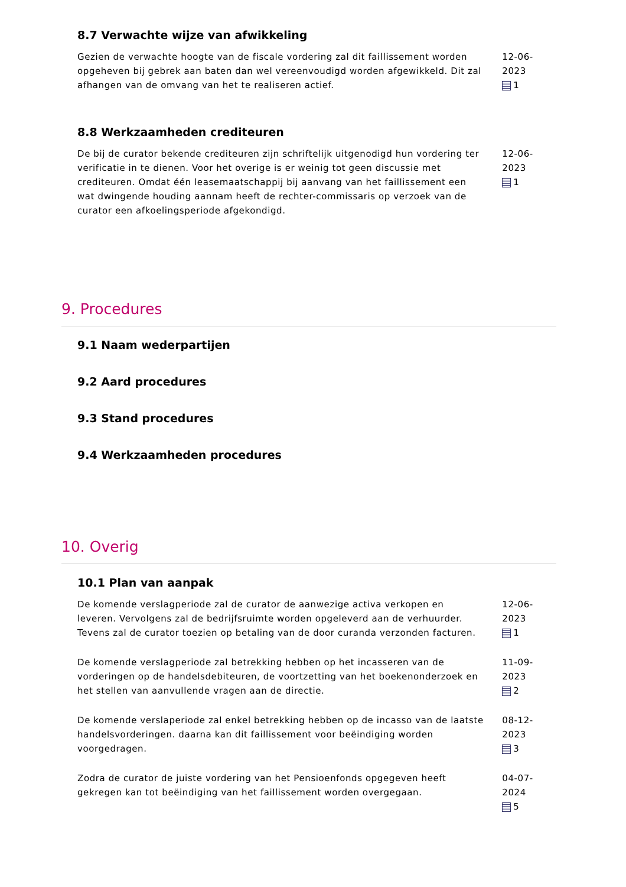8.7 Verwachte wijze van afwikkeling
Gezien de verwachte hoogte van de fiscale vordering zal dit faillissement worden opgeheven bij gebrek aan baten dan wel vereenvoudigd worden afgewikkeld. Dit zal afhangen van de omvang van het te realiseren actief.
12-06-2023
1
8.8 Werkzaamheden crediteuren
De bij de curator bekende crediteuren zijn schriftelijk uitgenodigd hun vordering ter verificatie in te dienen. Voor het overige is er weinig tot geen discussie met crediteuren. Omdat één leasemaatschappij bij aanvang van het faillissement een wat dwingende houding aannam heeft de rechter-commissaris op verzoek van de curator een afkoelingsperiode afgekondigd.
12-06-2023
1
9. Procedures
9.1 Naam wederpartijen
9.2 Aard procedures
9.3 Stand procedures
9.4 Werkzaamheden procedures
10. Overig
10.1 Plan van aanpak
De komende verslagperiode zal de curator de aanwezige activa verkopen en leveren. Vervolgens zal de bedrijfsruimte worden opgeleverd aan de verhuurder.
Tevens zal de curator toezien op betaling van de door curanda verzonden facturen.
12-06-2023
1
De komende verslagperiode zal betrekking hebben op het incasseren van de vorderingen op de handelsdebiteuren, de voortzetting van het boekenonderzoek en het stellen van aanvullende vragen aan de directie.
11-09-2023
2
De komende verslaperiode zal enkel betrekking hebben op de incasso van de laatste handelsvorderingen. daarna kan dit faillissement voor beëindiging worden voorgedragen.
08-12-2023
3
Zodra de curator de juiste vordering van het Pensioenfonds opgegeven heeft gekregen kan tot beëindiging van het faillissement worden overgegaan.
04-07-2024
5